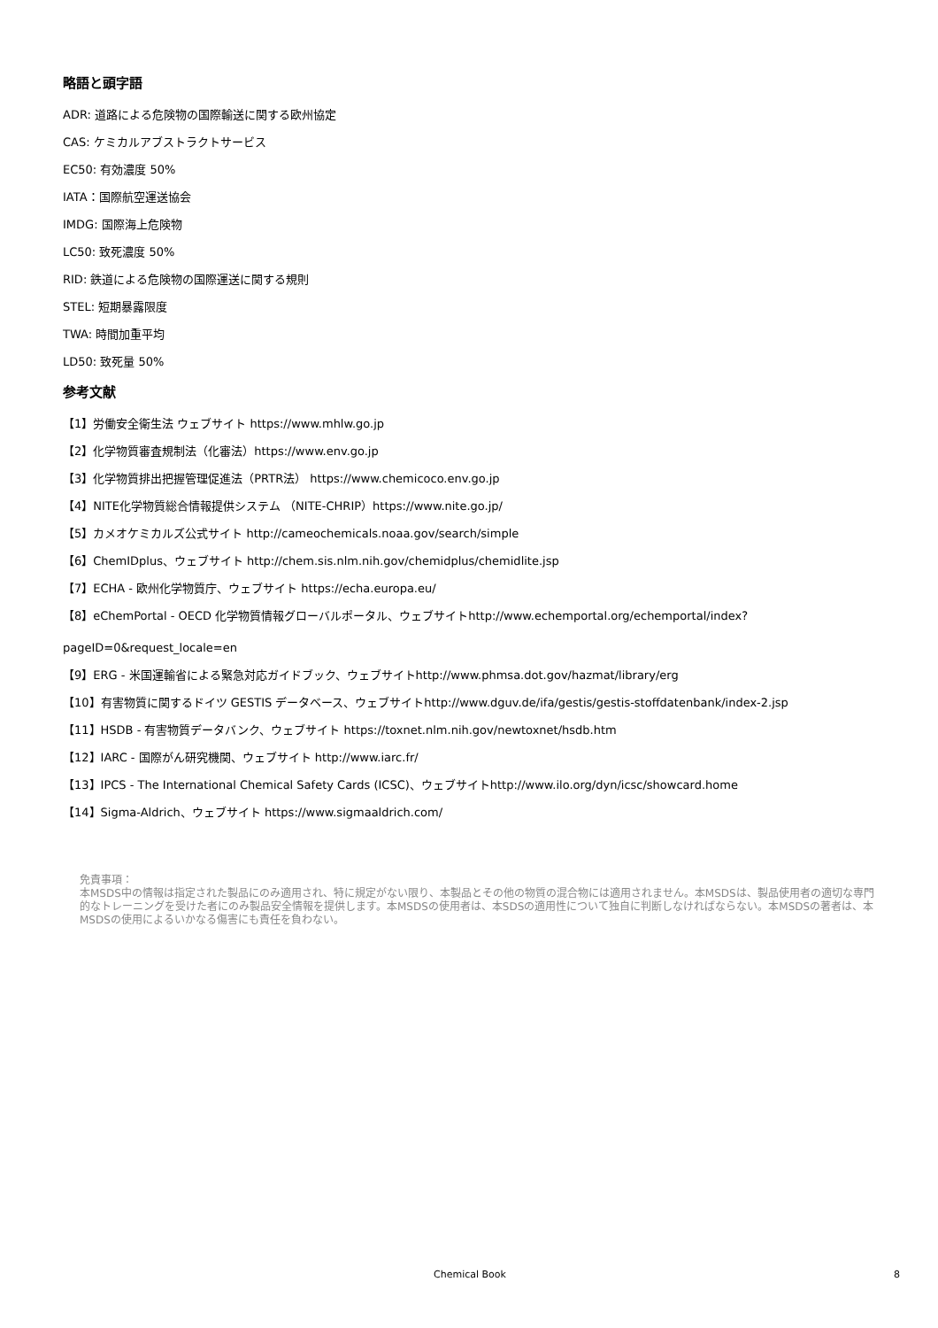略語と頭字語
ADR: 道路による危険物の国際輸送に関する欧州協定
CAS: ケミカルアブストラクトサービス
EC50: 有効濃度 50%
IATA：国際航空運送協会
IMDG: 国際海上危険物
LC50: 致死濃度 50%
RID: 鉄道による危険物の国際運送に関する規則
STEL: 短期暴露限度
TWA: 時間加重平均
LD50: 致死量 50%
参考文献
【1】労働安全衛生法 ウェブサイト https://www.mhlw.go.jp
【2】化学物質審査規制法（化審法）https://www.env.go.jp
【3】化学物質排出把握管理促進法（PRTR法） https://www.chemicoco.env.go.jp
【4】NITE化学物質総合情報提供システム （NITE-CHRIP）https://www.nite.go.jp/
【5】カメオケミカルズ公式サイト http://cameochemicals.noaa.gov/search/simple
【6】ChemIDplus、ウェブサイト http://chem.sis.nlm.nih.gov/chemidplus/chemidlite.jsp
【7】ECHA - 欧州化学物質庁、ウェブサイト https://echa.europa.eu/
【8】eChemPortal - OECD 化学物質情報グローバルポータル、ウェブサイトhttp://www.echemportal.org/echemportal/index?
pageID=0&request_locale=en
【9】ERG - 米国運輸省による緊急対応ガイドブック、ウェブサイトhttp://www.phmsa.dot.gov/hazmat/library/erg
【10】有害物質に関するドイツ GESTIS データベース、ウェブサイトhttp://www.dguv.de/ifa/gestis/gestis-stoffdatenbank/index-2.jsp
【11】HSDB - 有害物質データバンク、ウェブサイト https://toxnet.nlm.nih.gov/newtoxnet/hsdb.htm
【12】IARC - 国際がん研究機関、ウェブサイト http://www.iarc.fr/
【13】IPCS - The International Chemical Safety Cards (ICSC)、ウェブサイトhttp://www.ilo.org/dyn/icsc/showcard.home
【14】Sigma-Aldrich、ウェブサイト https://www.sigmaaldrich.com/
免責事項：
本MSDS中の情報は指定された製品にのみ適用され、特に規定がない限り、本製品とその他の物質の混合物には適用されません。本MSDSは、製品使用者の適切な専門的なトレーニングを受けた者にのみ製品安全情報を提供します。本MSDSの使用者は、本SDSの適用性について独自に判断しなければならない。本MSDSの著者は、本MSDSの使用によるいかなる傷害にも責任を負わない。
Chemical Book 8